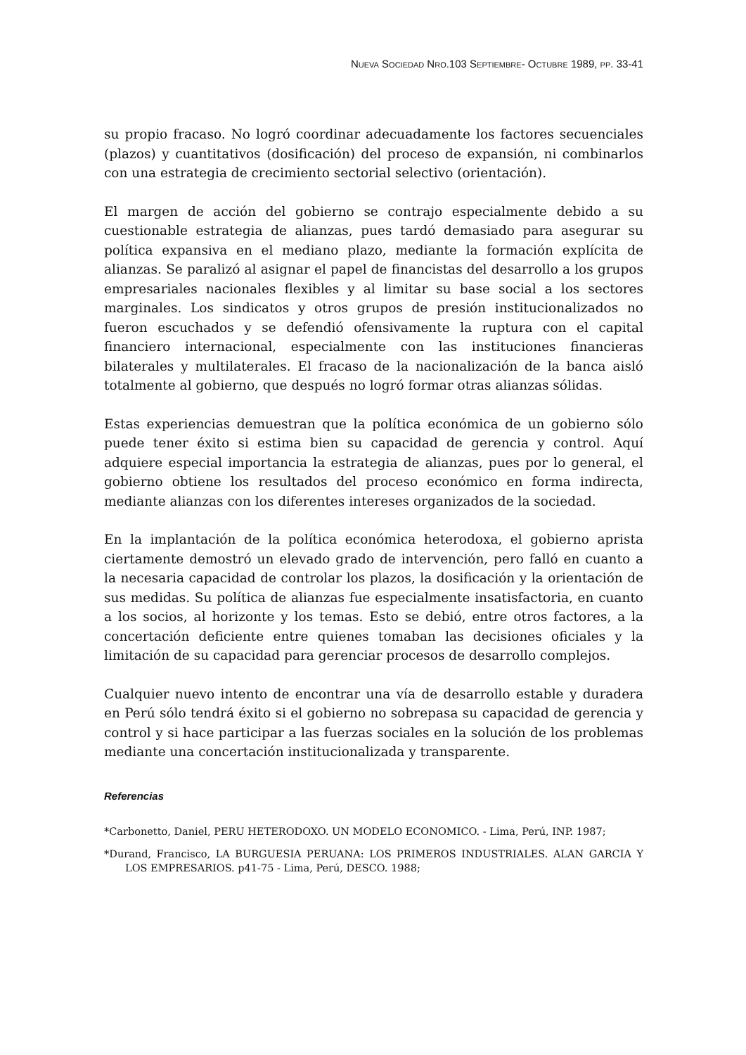NUEVA SOCIEDAD NRO.103 SEPTIEMBRE- OCTUBRE 1989, PP. 33-41
su propio fracaso. No logró coordinar adecuadamente los factores secuenciales (plazos) y cuantitativos (dosificación) del proceso de expansión, ni combinarlos con una estrategia de crecimiento sectorial selectivo (orientación).
El margen de acción del gobierno se contrajo especialmente debido a su cuestionable estrategia de alianzas, pues tardó demasiado para asegurar su política expansiva en el mediano plazo, mediante la formación explícita de alianzas. Se paralizó al asignar el papel de financistas del desarrollo a los grupos empresariales nacionales flexibles y al limitar su base social a los sectores marginales. Los sindicatos y otros grupos de presión institucionalizados no fueron escuchados y se defendió ofensivamente la ruptura con el capital financiero internacional, especialmente con las instituciones financieras bilaterales y multilaterales. El fracaso de la nacionalización de la banca aisló totalmente al gobierno, que después no logró formar otras alianzas sólidas.
Estas experiencias demuestran que la política económica de un gobierno sólo puede tener éxito si estima bien su capacidad de gerencia y control. Aquí adquiere especial importancia la estrategia de alianzas, pues por lo general, el gobierno obtiene los resultados del proceso económico en forma indirecta, mediante alianzas con los diferentes intereses organizados de la sociedad.
En la implantación de la política económica heterodoxa, el gobierno aprista ciertamente demostró un elevado grado de intervención, pero falló en cuanto a la necesaria capacidad de controlar los plazos, la dosificación y la orientación de sus medidas. Su política de alianzas fue especialmente insatisfactoria, en cuanto a los socios, al horizonte y los temas. Esto se debió, entre otros factores, a la concertación deficiente entre quienes tomaban las decisiones oficiales y la limitación de su capacidad para gerenciar procesos de desarrollo complejos.
Cualquier nuevo intento de encontrar una vía de desarrollo estable y duradera en Perú sólo tendrá éxito si el gobierno no sobrepasa su capacidad de gerencia y control y si hace participar a las fuerzas sociales en la solución de los problemas mediante una concertación institucionalizada y transparente.
Referencias
*Carbonetto, Daniel, PERU HETERODOXO. UN MODELO ECONOMICO. - Lima, Perú, INP. 1987;
*Durand, Francisco, LA BURGUESIA PERUANA: LOS PRIMEROS INDUSTRIALES. ALAN GARCIA Y LOS EMPRESARIOS. p41-75 - Lima, Perú, DESCO. 1988;